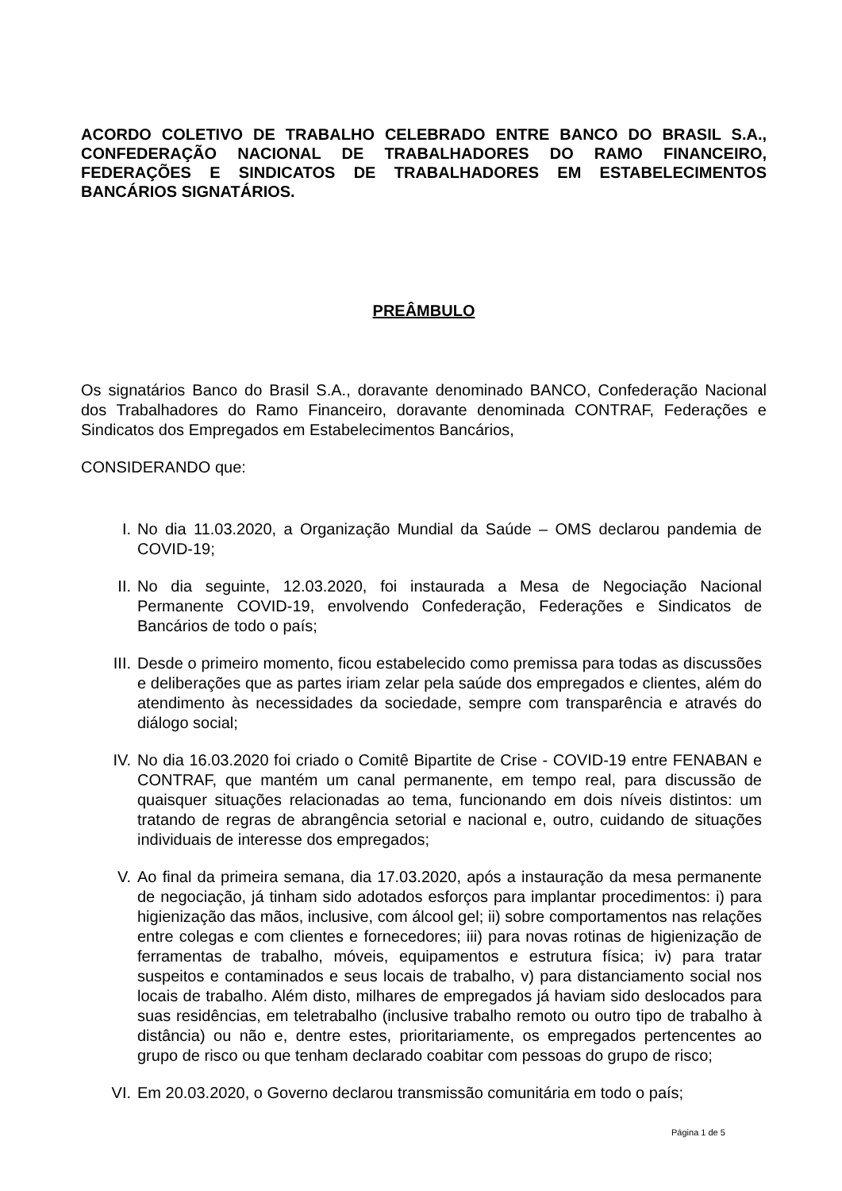ACORDO COLETIVO DE TRABALHO CELEBRADO ENTRE BANCO DO BRASIL S.A., CONFEDERAÇÃO NACIONAL DE TRABALHADORES DO RAMO FINANCEIRO, FEDERAÇÕES E SINDICATOS DE TRABALHADORES EM ESTABELECIMENTOS BANCÁRIOS SIGNATÁRIOS.
PREÂMBULO
Os signatários Banco do Brasil S.A., doravante denominado BANCO, Confederação Nacional dos Trabalhadores do Ramo Financeiro, doravante denominada CONTRAF, Federações e Sindicatos dos Empregados em Estabelecimentos Bancários,
CONSIDERANDO que:
I. No dia 11.03.2020, a Organização Mundial da Saúde – OMS declarou pandemia de COVID-19;
II. No dia seguinte, 12.03.2020, foi instaurada a Mesa de Negociação Nacional Permanente COVID-19, envolvendo Confederação, Federações e Sindicatos de Bancários de todo o país;
III. Desde o primeiro momento, ficou estabelecido como premissa para todas as discussões e deliberações que as partes iriam zelar pela saúde dos empregados e clientes, além do atendimento às necessidades da sociedade, sempre com transparência e através do diálogo social;
IV. No dia 16.03.2020 foi criado o Comitê Bipartite de Crise - COVID-19 entre FENABAN e CONTRAF, que mantém um canal permanente, em tempo real, para discussão de quaisquer situações relacionadas ao tema, funcionando em dois níveis distintos: um tratando de regras de abrangência setorial e nacional e, outro, cuidando de situações individuais de interesse dos empregados;
V. Ao final da primeira semana, dia 17.03.2020, após a instauração da mesa permanente de negociação, já tinham sido adotados esforços para implantar procedimentos: i) para higienização das mãos, inclusive, com álcool gel; ii) sobre comportamentos nas relações entre colegas e com clientes e fornecedores; iii) para novas rotinas de higienização de ferramentas de trabalho, móveis, equipamentos e estrutura física; iv) para tratar suspeitos e contaminados e seus locais de trabalho, v) para distanciamento social nos locais de trabalho. Além disto, milhares de empregados já haviam sido deslocados para suas residências, em teletrabalho (inclusive trabalho remoto ou outro tipo de trabalho à distância) ou não e, dentre estes, prioritariamente, os empregados pertencentes ao grupo de risco ou que tenham declarado coabitar com pessoas do grupo de risco;
VI. Em 20.03.2020, o Governo declarou transmissão comunitária em todo o país;
Página 1 de 5